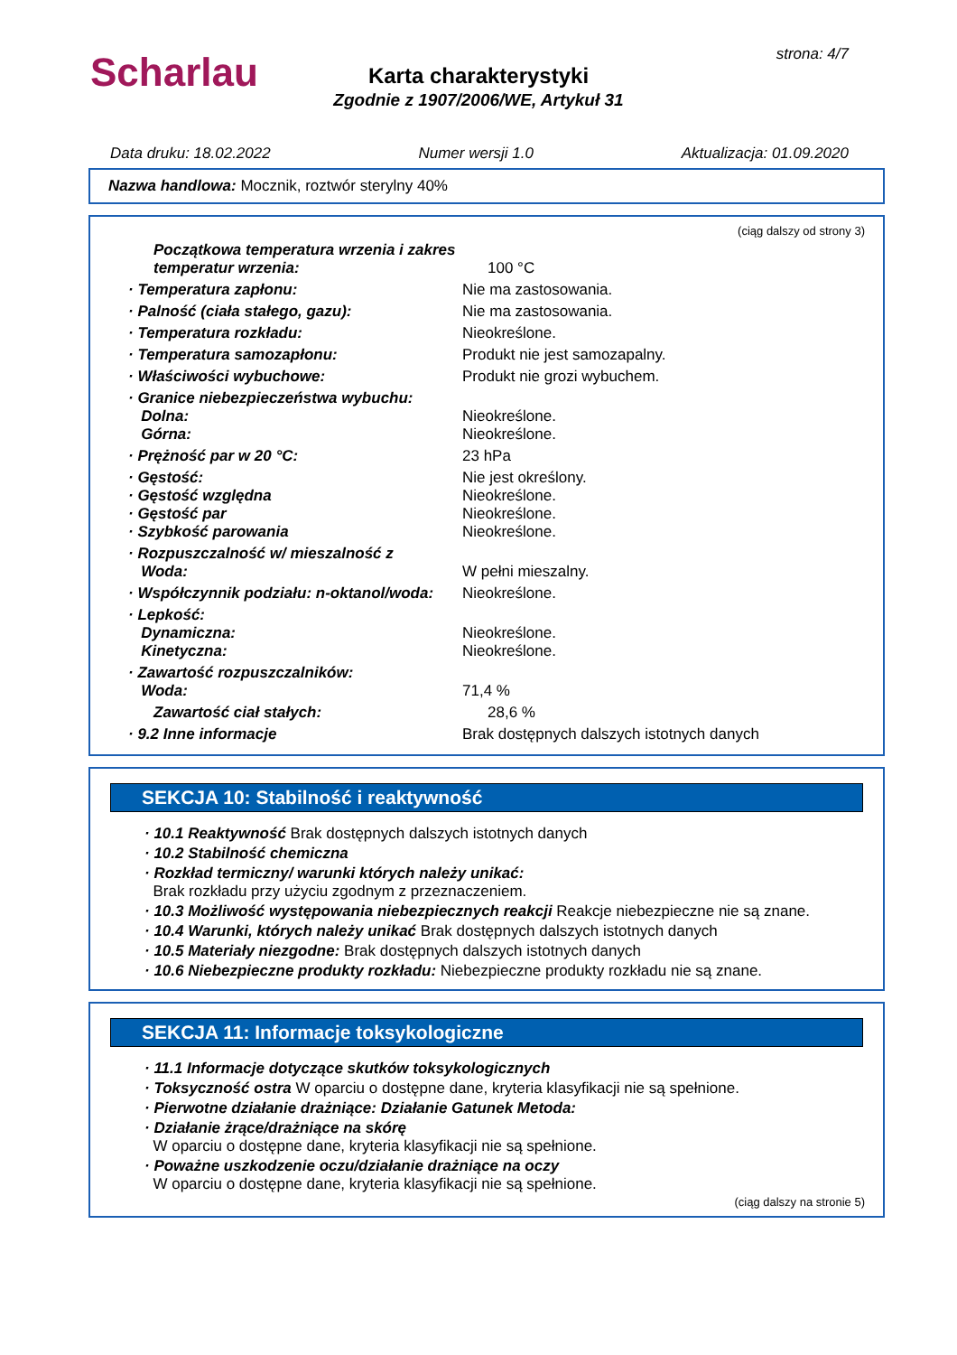Scharlau strona: 4/7
Karta charakterystyki
Zgodnie z 1907/2006/WE, Artykuł 31
Data druku: 18.02.2022 Numer wersji 1.0 Aktualizacja: 01.09.2020
Nazwa handlowa: Mocznik, roztwór sterylny 40%
(ciąg dalszy od strony 3)
Początkowa temperatura wrzenia i zakres temperatur wrzenia:
100 °C
· Temperatura zapłonu: Nie ma zastosowania.
· Palność (ciała stałego, gazu): Nie ma zastosowania.
· Temperatura rozkładu: Nieokreślone.
· Temperatura samozapłonu: Produkt nie jest samozapalny.
· Właściwości wybuchowe: Produkt nie grozi wybuchem.
· Granice niebezpieczeństwa wybuchu:
Dolna:
Górna:
Nieokreślone.
Nieokreślone.
· Prężność par w 20 °C: 23 hPa
· Gęstość:
· Gęstość względna
· Gęstość par
· Szybkość parowania
Nie jest określony.
Nieokreślone.
Nieokreślone.
Nieokreślone.
· Rozpuszczalność w/ mieszalność z
Woda:
W pełni mieszalny.
· Współczynnik podziału: n-oktanol/woda:
Nieokreślone.
· Lepkość:
Dynamiczna:
Kinetyczna:
Nieokreślone.
Nieokreślone.
· Zawartość rozpuszczalników:
Woda:
71,4 %
Zawartość ciał stałych: 28,6 %
· 9.2 Inne informacje Brak dostępnych dalszych istotnych danych
SEKCJA 10: Stabilność i reaktywność
· 10.1 Reaktywność Brak dostępnych dalszych istotnych danych
· 10.2 Stabilność chemiczna
· Rozkład termiczny/ warunki których należy unikać:
Brak rozkładu przy użyciu zgodnym z przeznaczeniem.
· 10.3 Możliwość występowania niebezpiecznych reakcji Reakcje niebezpieczne nie są znane.
· 10.4 Warunki, których należy unikać Brak dostępnych dalszych istotnych danych
· 10.5 Materiały niezgodne: Brak dostępnych dalszych istotnych danych
· 10.6 Niebezpieczne produkty rozkładu: Niebezpieczne produkty rozkładu nie są znane.
SEKCJA 11: Informacje toksykologiczne
· 11.1 Informacje dotyczące skutków toksykologicznych
· Toksyczność ostra W oparciu o dostępne dane, kryteria klasyfikacji nie są spełnione.
· Pierwotne działanie drażniące: Działanie Gatunek Metoda:
· Działanie żrące/drażniące na skórę
W oparciu o dostępne dane, kryteria klasyfikacji nie są spełnione.
· Poważne uszkodzenie oczu/działanie drażniące na oczy
W oparciu o dostępne dane, kryteria klasyfikacji nie są spełnione.
(ciąg dalszy na stronie 5)